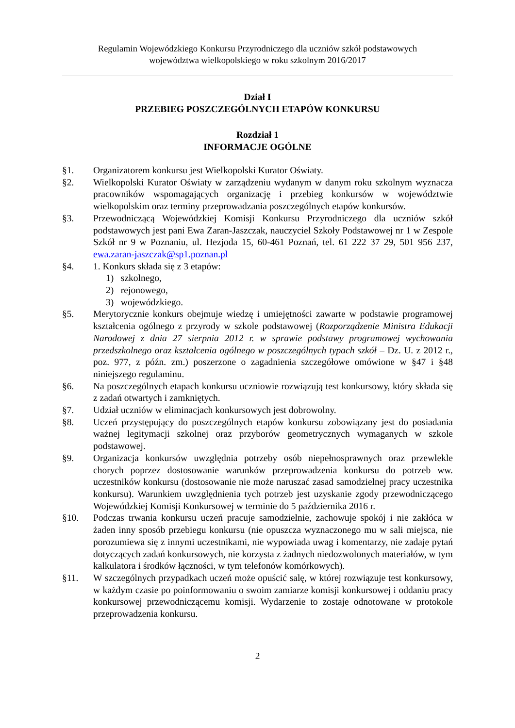Regulamin Wojewódzkiego Konkursu Przyrodniczego dla uczniów szkół podstawowych
województwa wielkopolskiego w roku szkolnym 2016/2017
Dział I
PRZEBIEG POSZCZEGÓLNYCH ETAPÓW KONKURSU
Rozdział 1
INFORMACJE OGÓLNE
§1. Organizatorem konkursu jest Wielkopolski Kurator Oświaty.
§2. Wielkopolski Kurator Oświaty w zarządzeniu wydanym w danym roku szkolnym wyznacza pracowników wspomagających organizację i przebieg konkursów w województwie wielkopolskim oraz terminy przeprowadzania poszczególnych etapów konkursów.
§3. Przewodniczącą Wojewódzkiej Komisji Konkursu Przyrodniczego dla uczniów szkół podstawowych jest pani Ewa Zaran-Jaszczak, nauczyciel Szkoły Podstawowej nr 1 w Zespole Szkół nr 9 w Poznaniu, ul. Hezjoda 15, 60-461 Poznań, tel. 61 222 37 29, 501 956 237, ewa.zaran-jaszczak@sp1.poznan.pl
§4. 1. Konkurs składa się z 3 etapów:
1) szkolnego,
2) rejonowego,
3) wojewódzkiego.
§5. Merytorycznie konkurs obejmuje wiedzę i umiejętności zawarte w podstawie programowej kształcenia ogólnego z przyrody w szkole podstawowej (Rozporządzenie Ministra Edukacji Narodowej z dnia 27 sierpnia 2012 r. w sprawie podstawy programowej wychowania przedszkolnego oraz kształcenia ogólnego w poszczególnych typach szkół – Dz. U. z 2012 r., poz. 977, z późn. zm.) poszerzone o zagadnienia szczegółowe omówione w §47 i §48 niniejszego regulaminu.
§6. Na poszczególnych etapach konkursu uczniowie rozwiązują test konkursowy, który składa się z zadań otwartych i zamkniętych.
§7. Udział uczniów w eliminacjach konkursowych jest dobrowolny.
§8. Uczeń przystępujący do poszczególnych etapów konkursu zobowiązany jest do posiadania ważnej legitymacji szkolnej oraz przyborów geometrycznych wymaganych w szkole podstawowej.
§9. Organizacja konkursów uwzględnia potrzeby osób niepełnosprawnych oraz przewlekle chorych poprzez dostosowanie warunków przeprowadzenia konkursu do potrzeb ww. uczestników konkursu (dostosowanie nie może naruszać zasad samodzielnej pracy uczestnika konkursu). Warunkiem uwzględnienia tych potrzeb jest uzyskanie zgody przewodniczącego Wojewódzkiej Komisji Konkursowej w terminie do 5 października 2016 r.
§10. Podczas trwania konkursu uczeń pracuje samodzielnie, zachowuje spokój i nie zakłóca w żaden inny sposób przebiegu konkursu (nie opuszcza wyznaczonego mu w sali miejsca, nie porozumiewa się z innymi uczestnikami, nie wypowiada uwag i komentarzy, nie zadaje pytań dotyczących zadań konkursowych, nie korzysta z żadnych niedozwolonych materiałów, w tym kalkulatora i środków łączności, w tym telefonów komórkowych).
§11. W szczególnych przypadkach uczeń może opuścić salę, w której rozwiązuje test konkursowy, w każdym czasie po poinformowaniu o swoim zamiarze komisji konkursowej i oddaniu pracy konkursowej przewodniczącemu komisji. Wydarzenie to zostaje odnotowane w protokole przeprowadzenia konkursu.
2